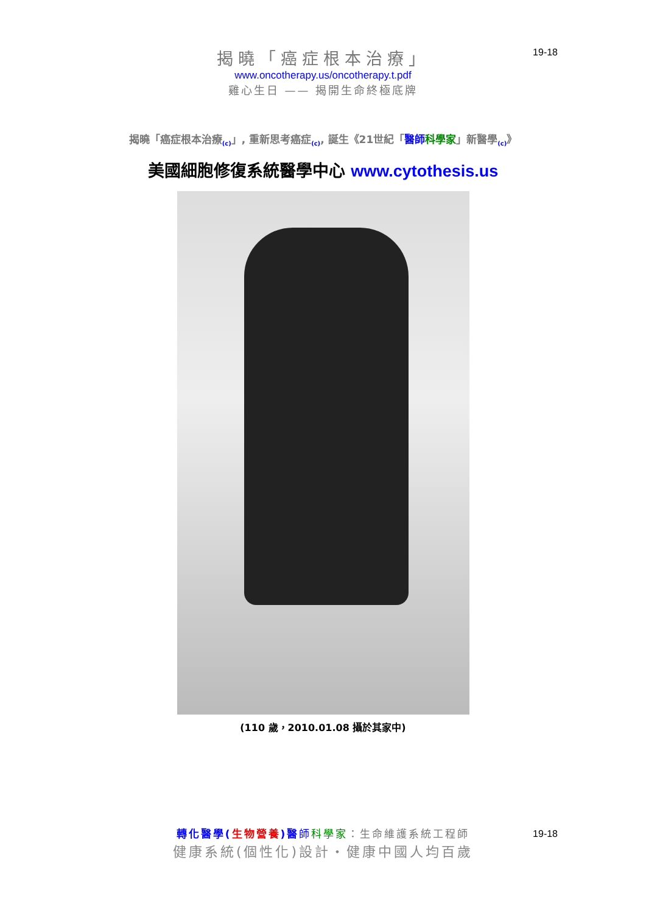19-18
揭曉「癌症根本治療」
www.oncotherapy.us/oncotherapy.t.pdf
雞心生日 —— 揭開生命終極底牌
揭曉「癌症根本治療<sub>(c)</sub>」, 重新思考癌症<sub>(c)</sub>, 誕生《21世紀「醫師 科學家」新醫學<sub>(c)</sub>》
美國細胞修復系統醫學中心 www.cytothesis.us
(110 歲，2010.01.08 攝於其家中)
19-18
轉化醫學(生物營養)醫 師科學家：生命維護系統工程師
健康系統(個性化)設計・健康中國人均百歲